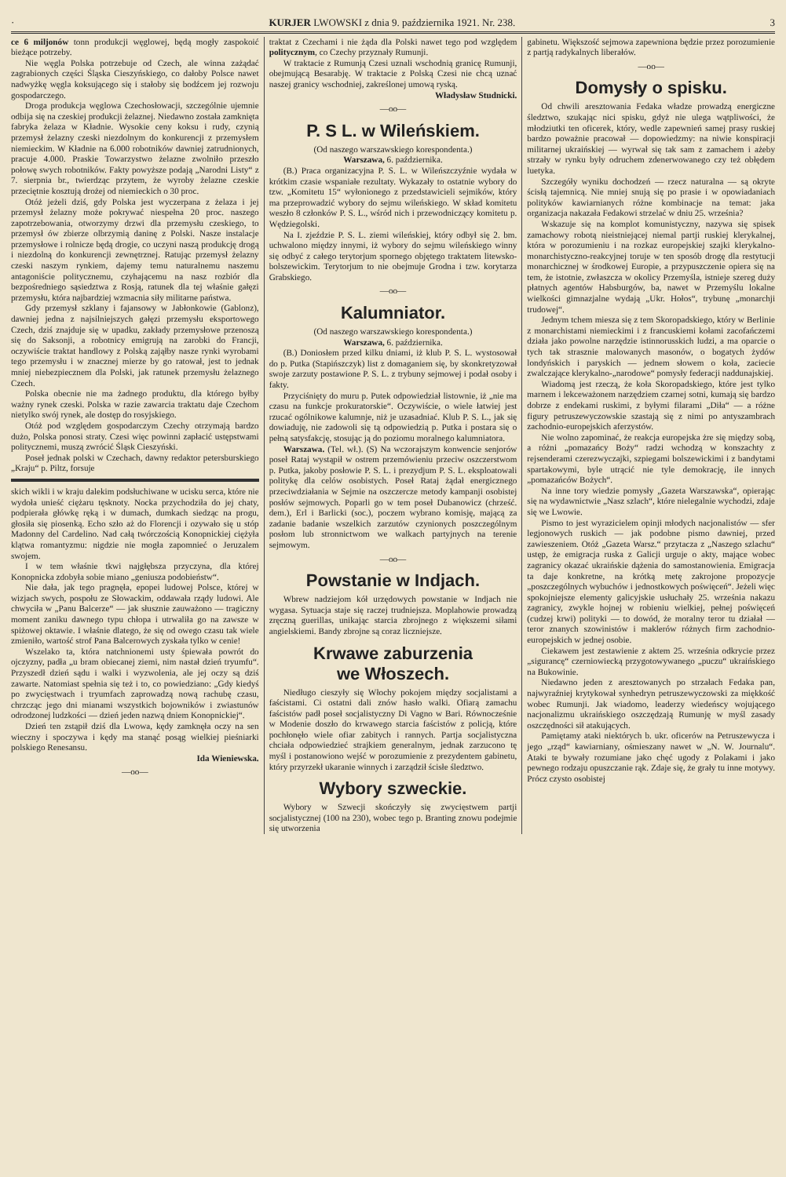· KURJER LWOWSKI z dnia 9. października 1921. Nr. 238. 3
ce 6 miljonów tonn produkcji węglowej, będą mogły zaspokoić bieżące potrzeby.
Nie węgla Polska potrzebuje od Czech, ale winna zażądać zagrabionych części Śląska Cieszyńskiego, co dałoby Polsce nawet nadwyżkę węgla koksującego się i stałoby się bodźcem jej rozwoju gospodarczego.
Droga produkcja węglowa Czechosłowacji, szczególnie ujemnie odbija się na czeskiej produkcji żelaznej. Niedawno została zamknięta fabryka żelaza w Kładnie. Wysokie ceny koksu i rudy, czynią przemysł żelazny czeski niezdolnym do konkurencji z przemysłem niemieckim. W Kładnie na 6.000 robotników dawniej zatrudnionych, pracuje 4.000. Praskie Towarzystwo żelazne zwolniło przeszło połowę swych robotników. Fakty powyższe podają „Narodni Listy“ z 7. sierpnia br., twierdząc przytem, że wyroby żelazne czeskie przeciętnie kosztują drożej od niemieckich o 30 proc.
Otóż jeżeli dziś, gdy Polska jest wyczerpana z żelaza i jej przemysł żelazny może pokrywać niespełna 20 proc. naszego zapotrzebowania, otworzymy drzwi dla przemysłu czeskiego, to przemysł ów zbierze olbrzymią daninę z Polski. Nasze instalacje przemysłowe i rolnicze będą drogie, co uczyni naszą produkcję drogą i niezdolną do konkurencji zewnętrznej. Ratując przemysł żelazny czeski naszym rynkiem, dajemy temu naturalnemu naszemu antagoniście politycznemu, czyhającemu na nasz rozbiór dla bezpośredniego sąsiedztwa z Rosją, ratunek dla tej właśnie gałęzi przemysłu, która najbardziej wzmacnia siły militarne państwa.
Gdy przemysł szklany i fajansowy w Jabłonkowie (Gablonz), dawniej jedna z najsilniejszych gałęzi przemysłu eksportowego Czech, dziś znajduje się w upadku, zakłady przemysłowe przenoszą się do Saksonji, a robotnicy emigrują na zarobki do Francji, oczywiście traktat handlowy z Polską zająłby nasze rynki wyrobami tego przemysłu i w znacznej mierze by go ratował, jest to jednak mniej niebezpiecznem dla Polski, jak ratunek przemysłu żelaznego Czech.
Polska obecnie nie ma żadnego produktu, dla którego byłby ważny rynek czeski. Polska w razie zawarcia traktatu daje Czechom nietylko swój rynek, ale dostęp do rosyjskiego.
Otóż pod względem gospodarczym Czechy otrzymają bardzo dużo, Polska ponosi straty. Czesi więc powinni zapłacić ustępstwami politycznemi, muszą zwrócić Śląsk Cieszyński.
Poseł jednak polski w Czechach, dawny redaktor petersburskiego „Kraju“ p. Piltz, forsuje
skich wikli i w kraju dalekim podsłuchiwane w ucisku serca, które nie wydoła unieść ciężaru tęsknoty. Nocka przychodziła do jej chaty, podpierała główkę ręką i w dumach, dumkach siedząc na progu, głosiła się piosenką. Echo szło aż do Florencji i ozywało się u stóp Madonny del Cardelino. Nad całą twórczością Konopnickiej ciężyła klątwa romantyzmu: nigdzie nie mogła zapomnieć o Jeruzalem swojem.
I w tem właśnie tkwi najgłębsza przyczyna, dla której Konopnicka zdobyła sobie miano „geniusza podobieństw“.
Nie dała, jak tego pragnęła, epopei ludowej Polsce, której w wizjach swych, pospołu ze Słowackim, oddawała rządy ludowi. Ale chwyciła w „Panu Balcerze“ — jak słusznie zauważono — tragiczny moment zaniku dawnego typu chłopa i utrwaliła go na zawsze w spiżowej oktawie. I właśnie dlatego, że się od owego czasu tak wiele zmieniło, wartość strof Pana Balcerowych zyskała tylko w cenie!
Wszelako ta, która natchnionemi usty śpiewała powrót do ojczyzny, padła „u bram obiecanej ziemi, nim nastał dzień tryumfu“. Przyszedł dzień sądu i walki i wyzwolenia, ale jej oczy są dziś zawarte. Natomiast spełnia się też i to, co powiedziano: „Gdy kiedyś po zwycięstwach i tryumfach zaprowadzą nową rachubę czasu, chrzcząc jego dni mianami wszystkich bojowników i zwiastunów odrodzonej ludzkości — dzień jeden nazwą dniem Konopnickiej“.
Dzień ten zstąpił dziś dla Lwowa, kędy zamknęła oczy na sen wieczny i spoczywa i kędy ma stanąć posąg wielkiej pieśniarki polskiego Renesansu.
Ida Wieniewska.
—oo—
traktat z Czechami i nie żąda dla Polski nawet tego pod względem politycznym, co Czechy przyznały Rumunji.
W traktacie z Rumunją Czesi uznali wschodnią granicę Rumunji, obejmującą Besarabję. W traktacie z Polską Czesi nie chcą uznać naszej granicy wschodniej, zakreślonej umową ryską.
Władysław Studnicki.
—oo—
P. S L. w Wileńskiem.
(Od naszego warszawskiego korespondenta.)
Warszawa, 6. października.
(B.) Praca organizacyjna P. S. L. w Wileńszczyźnie wydała w krótkim czasie wspaniałe rezultaty. Wykazały to ostatnie wybory do tzw. „Komitetu 15“ wyłonionego z przedstawicieli sejmików, który ma przeprowadzić wybory do sejmu wileńskiego. W skład komitetu weszło 8 członków P. S. L., wśród nich i przewodniczący komitetu p. Wędziegolski.
Na I. zjeździe P. S. L. ziemi wileńskiej, który odbył się 2. bm. uchwalono między innymi, iż wybory do sejmu wileńskiego winny się odbyć z całego terytorjum spornego objętego traktatem litewsko-bolszewickim. Terytorjum to nie obejmuje Grodna i tzw. korytarza Grabskiego.
—oo—
Kalumniator.
(Od naszego warszawskiego korespondenta.)
Warszawa, 6. października.
(B.) Doniosłem przed kilku dniami, iż klub P. S. L. wystosował do p. Putka (Stapińszczyk) list z domaganiem się, by skonkretyzował swoje zarzuty postawione P. S. L. z trybuny sejmowej i podał osoby i fakty.
Przyciśnięty do muru p. Putek odpowiedział listownie, iż „nie ma czasu na funkcje prokuratorskie“. Oczywiście, o wiele łatwiej jest rzucać ogólnikowe kalumnje, niż je uzasadniać. Klub P. S. L., jak się dowiaduję, nie zadowoli się tą odpowiedzią p. Putka i postara się o pełną satysfakcję, stosując ją do poziomu moralnego kalumniatora.
Warszawa. (Tel. wł.). (S) Na wczorajszym konwencie senjorów poseł Rataj wystąpił w ostrem przemówieniu przeciw oszczerstwom p. Putka, jakoby posłowie P. S. L. i prezydjum P. S. L. eksploatowali politykę dla celów osobistych. Poseł Rataj żądał energicznego przeciwdziałania w Sejmie na oszczercze metody kampanji osobistej posłów sejmowych. Poparli go w tem poseł Dubanowicz (chrześć. dem.), Erl i Barlicki (soc.), poczem wybrano komisję, mającą za zadanie badanie wszelkich zarzutów czynionych poszczególnym posłom lub stronnictwom we walkach partyjnych na terenie sejmowym.
—oo—
Powstanie w Indjach.
Wbrew nadziejom kół urzędowych powstanie w Indjach nie wygasa. Sytuacja staje się raczej trudniejsza. Moplahowie prowadzą zręczną guerillas, unikając starcia zbrojnego z większemi siłami angielskiemi. Bandy zbrojne są coraz liczniejsze.
Krwawe zaburzenia
we Włoszech.
Niedługo cieszyły się Włochy pokojem między socjalistami a faścistami. Ci ostatni dali znów hasło walki. Ofiarą zamachu faścistów padł poseł socjalistyczny Di Vagno w Bari. Równocześnie w Modenie doszło do krwawego starcia faścistów z policją, które pochłonęło wiele ofiar zabitych i rannych. Partja socjalistyczna chciała odpowiedzieć strajkiem generalnym, jednak zarzucono tę myśl i postanowiono wejść w porozumienie z prezydentem gabinetu, który przyrzekł ukaranie winnych i zarządził ścisłe śledztwo.
Wybory szweckie.
Wybory w Szwecji skończyły się zwycięstwem partji socjalistycznej (100 na 230), wobec tego p. Branting znowu podejmie się utworzenia
gabinetu. Większość sejmowa zapewniona będzie przez porozumienie z partją radykalnych liberałów.
—oo—
Domysły o spisku.
Od chwili aresztowania Fedaka władze prowadzą energiczne śledztwo, szukając nici spisku, gdyż nie ulega wątpliwości, że młodziutki ten oficerek, który, wedle zapewnień samej prasy ruskiej bardzo poważnie pracował — dopowiedzmy: na niwie konspiracji militarnej ukraińskiej — wyrwał się tak sam z zamachem i ażeby strzały w rynku były odruchem zdenerwowanego czy też obłędem luetyka.
Szczegóły wyniku dochodzeń — rzecz naturalna — są okryte ścisłą tajemnicą. Nie mniej snują się po prasie i w opowiadaniach polityków kawiarnianych różne kombinacje na temat: jaka organizacja nakazała Fedakowi strzelać w dniu 25. września?
Wskazuje się na komplot komunistyczny, nazywa się spisek zamachowy robotą nieistniejącej niemal partji ruskiej klerykalnej, która w porozumieniu i na rozkaz europejskiej szajki klerykalno-monarchistyczno-reakcyjnej toruje w ten sposób drogę dla restytucji monarchicznej w środkowej Europie, a przypuszczenie opiera się na tem, że istotnie, zwłaszcza w okolicy Przemyśla, istnieje szereg duży płatnych agentów Habsburgów, ba, nawet w Przemyślu lokalne wielkości gimnazjalne wydają „Ukr. Hołos“, trybunę „monarchji trudowej“.
Jednym tchem miesza się z tem Skoropadskiego, który w Berlinie z monarchistami niemieckimi i z francuskiemi kołami zacofańczemi działa jako powolne narzędzie istinnorusskich ludzi, a ma oparcie o tych tak strasznie malowanych masonów, o bogatych żydów londyńskich i paryskich — jednem słowem o koła, zaciecie zwalczające klerykalno-„narodowe“ pomysły federacji naddunajskiej.
Wiadomą jest rzeczą, że koła Skoropadskiego, które jest tylko marnem i lekceważonem narzędziem czarnej sotni, kumają się bardzo dobrze z endekami ruskimi, z byłymi filarami „Diła“ — a różne figury petruszewyczowskie szastają się z nimi po antyszambrach zachodnio-europejskich aferzystów.
Nie wolno zapominać, że reakcja europejska żre się między sobą, a różni „pomazańcy Boży“ radzi wchodzą w konszachty z rejsenderami czerezwyczajki, szpiegami bolszewickimi i z bandytami spartakowymi, byle utrącić nie tyle demokrację, ile innych „pomazańców Bożych“.
Na inne tory wiedzie pomysły „Gazeta Warszawska“, opierając się na wydawnictwie „Nasz szlach“, które nielegalnie wychodzi, zdaje się we Lwowie.
Pismo to jest wyrazicielem opinji młodych nacjonalistów — sfer legjonowych ruskich — jak podobne pismo dawniej, przed zawieszeniem. Otóż „Gazeta Warsz.“ przytacza z „Naszego szlachu“ ustęp, że emigracja ruska z Galicji urguje o akty, mające wobec zagranicy okazać ukraińskie dążenia do samostanowienia. Emigracja ta daje konkretne, na krótką metę zakrojone propozycje „poszczególnych wybuchów i jednostkowych poświęceń“. Jeżeli więc spokojniejsze elementy galicyjskie usłuchały 25. września nakazu zagranicy, zwykle hojnej w robieniu wielkiej, pełnej poświęceń (cudzej krwi) polityki — to dowód, że moralny teror tu działał — teror znanych szowinistów i maklerów różnych firm zachodnio-europejskich w jednej osobie.
Ciekawem jest zestawienie z aktem 25. września odkrycie przez „siguranсę“ czerniowiecką przygotowywanego „puczu“ ukraińskiego na Bukowinie.
Niedawno jeden z aresztowanych po strzałach Fedaka pan, najwyraźniej krytykował synhedryn petruszewyczowski za miękkość wobec Rumunji. Jak wiadomo, leaderzy wiedeńscy wojującego nacjonalizmu ukraińskiego oszczędzają Rumunję w myśl zasady oszczędności sił atakujących.
Pamiętamy ataki niektórych b. ukr. oficerów na Petruszewycza i jego „rząd“ kawiarniany, ośmieszany nawet w „N. W. Journalu“. Ataki te bywały rozumiane jako chęć ugody z Polakami i jako pewnego rodzaju opuszczanie rąk. Zdaje się, że grały tu inne motywy. Prócz czysto osobistej